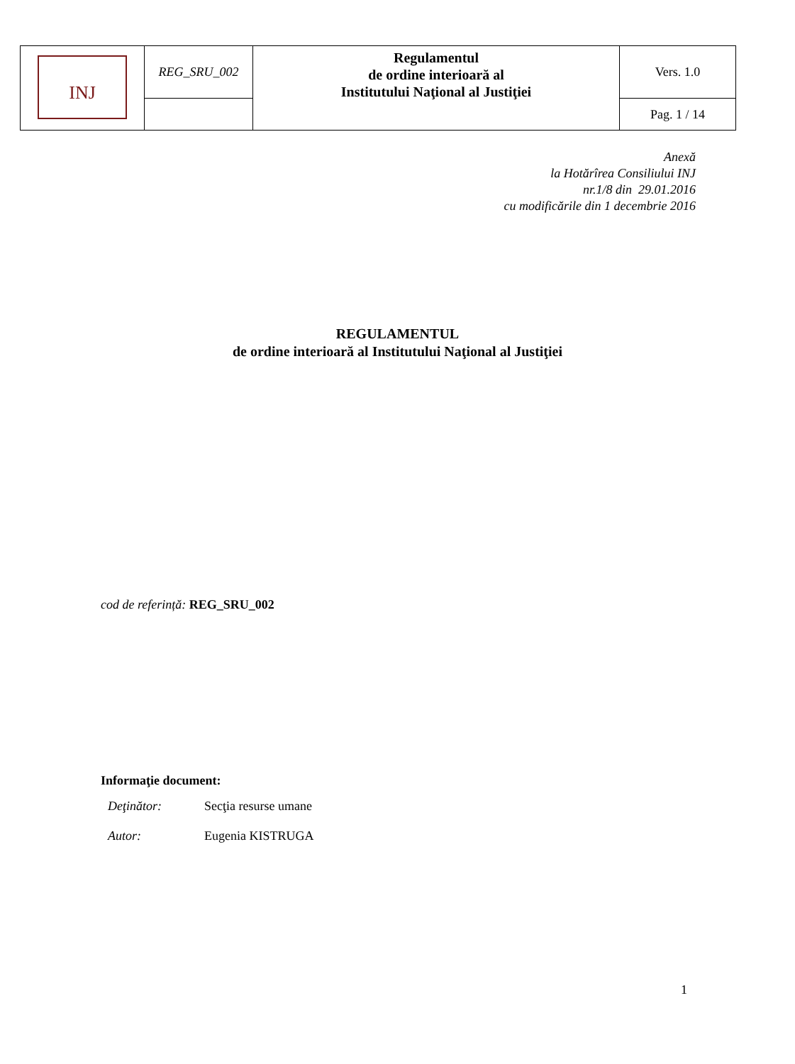| INJ | REG_SRU_002 | Regulamentul de ordine interioară al Institutului Naţional al Justiţiei | Vers. 1.0 |
| | | | Pag. 1 / 14 |
Anexă
la Hotărîrea Consiliului INJ
nr.1/8 din 29.01.2016
cu modificările din 1 decembrie 2016
REGULAMENTUL
de ordine interioară al Institutului Naţional al Justiţiei
cod de referință: REG_SRU_002
Informaţie document:
| Deţinător: | Secţia resurse umane |
| Autor: | Eugenia KISTRUGA |
1